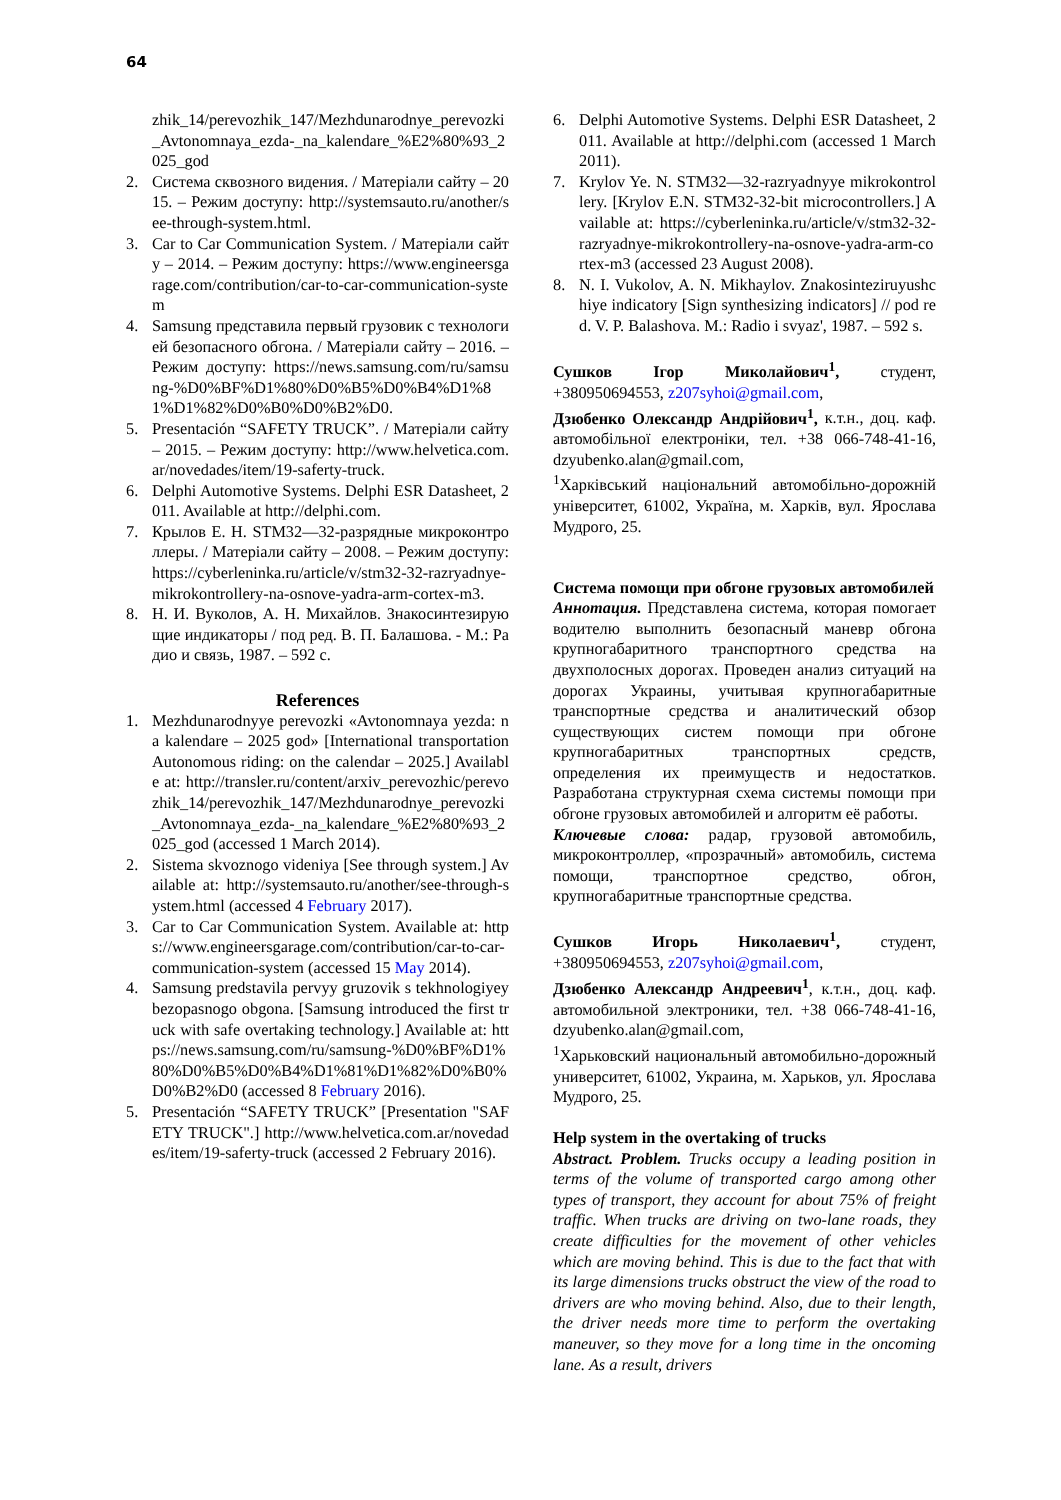64
zhik_14/perevozhik_147/Mezhdunarodnye_perevozki_Avtonomnaya_ezda-_na_kalendare_%E2%80%93_2025_god
2. Система сквозного видения. / Матеріали сайту – 2015. – Режим доступу: http://systemsauto.ru/another/see-through-system.html.
3. Car to Car Communication System. / Матеріали сайту – 2014. – Режим доступу: https://www.engineersgarage.com/contribution/car-to-car-communication-system
4. Samsung представила первый грузовик с технологией безопасного обгона. / Матеріали сайту – 2016. – Режим доступу: https://news.samsung.com/ru/samsung-%D0%BF%D1%80%D0%B5%D0%B4%D1%81%D1%82%D0%B0%D0%B2%D0.
5. Presentación “SAFETY TRUCK”. / Матеріали сайту – 2015. – Режим доступу: http://www.helvetica.com.ar/novedades/item/19-saferty-truck.
6. Delphi Automotive Systems. Delphi ESR Datasheet, 2011. Available at http://delphi.com.
7. Крылов Е. Н. STM32—32-разрядные микроконтроллеры. / Матеріали сайту – 2008. – Режим доступу: https://cyberleninka.ru/article/v/stm32-32-razryadnye-mikrokontrollery-na-osnove-yadra-arm-cortex-m3.
8. Н. И. Вуколов, А. Н. Михайлов. Знакосинтезирующие индикаторы / под ред. В. П. Балашова. - М.: Радио и связь, 1987. – 592 с.
References
1. Mezhdunarodnyye perevozki «Avtonomnaya yezda: na kalendare – 2025 god» [International transportation Autonomous riding: on the calendar – 2025.] Available at: http://transler.ru/content/arxiv_perevozhic/perevozhik_14/perevozhik_147/Mezhdunarodnye_perevozki_Avtonomnaya_ezda-_na_kalendare_%E2%80%93_2025_god (accessed 1 March 2014).
2. Sistema skvoznogo videniya [See through system.] Available at: http://systemsauto.ru/another/see-through-system.html (accessed 4 February 2017).
3. Car to Car Communication System. Available at: https://www.engineersgarage.com/contribution/car-to-car-communication-system (accessed 15 May 2014).
4. Samsung predstavila pervyy gruzovik s tekhnologiyey bezopasnogo obgona. [Samsung introduced the first truck with safe overtaking technology.] Available at: https://news.samsung.com/ru/samsung-%D0%BF%D1%80%D0%B5%D0%B4%D1%81%D1%82%D0%B0%D0%B2%D0 (accessed 8 February 2016).
5. Presentación “SAFETY TRUCK” [Presentation "SAFETY TRUCK".] http://www.helvetica.com.ar/novedades/item/19-saferty-truck (accessed 2 February 2016).
6. Delphi Automotive Systems. Delphi ESR Datasheet, 2011. Available at http://delphi.com (accessed 1 March 2011).
7. Krylov Ye. N. STM32—32-razryadnyye mikrokontrollery. [Krylov E.N. STM32-32-bit microcontrollers.] Available at: https://cyberleninka.ru/article/v/stm32-32-razryadnye-mikrokontrollery-na-osnove-yadra-arm-cortex-m3 (accessed 23 August 2008).
8. N. I. Vukolov, A. N. Mikhaylov. Znakosinteziruyushchiye indicatory [Sign synthesizing indicators] // pod red. V. P. Balashova. M.: Radio i svyaz', 1987. – 592 s.
Сушков Ігор Миколайович<sup>1</sup>, студент, +380950694553, z207syhoi@gmail.com,
Дзюбенко Олександр Андрійович<sup>1</sup>, к.т.н., доц. каф. автомобільної електроніки, тел. +38 066-748-41-16, dzyubenko.alan@gmail.com,
<sup>1</sup> Харківський національний автомобільно-дорожній університет, 61002, Україна, м. Харків, вул. Ярослава Мудрого, 25.
Система помощи при обгоне грузовых автомобилей
Аннотация. Представлена система, которая помогает водителю выполнить безопасный маневр обгона крупногабаритного транспортного средства на двухполосных дорогах. Проведен анализ ситуаций на дорогах Украины, учитывая крупногабаритные транспортные средства и аналитический обзор существующих систем помощи при обгоне крупногабаритных транспортных средств, определения их преимуществ и недостатков. Разработана структурная схема системы помощи при обгоне грузовых автомобилей и алгоритм её работы.
Ключевые слова: радар, грузовой автомобиль, микроконтроллер, «прозрачный» автомобиль, система помощи, транспортное средство, обгон, крупногабаритные транспортные средства.
Сушков Игорь Николаевич<sup>1</sup>, студент, +380950694553, z207syhoi@gmail.com,
Дзюбенко Александр Андреевич<sup>1</sup>, к.т.н., доц. каф. автомобильной электроники, тел. +38 066-748-41-16, dzyubenko.alan@gmail.com,
<sup>1</sup> Харьковский национальный автомобильно-дорожный университет, 61002, Украина, м. Харьков, ул. Ярослава Мудрого, 25.
Help system in the overtaking of trucks
Abstract. Problem. Trucks occupy a leading position in terms of the volume of transported cargo among other types of transport, they account for about 75% of freight traffic. When trucks are driving on two-lane roads, they create difficulties for the movement of other vehicles which are moving behind. This is due to the fact that with its large dimensions trucks obstruct the view of the road to drivers are who moving behind. Also, due to their length, the driver needs more time to perform the overtaking maneuver, so they move for a long time in the oncoming lane. As a result, drivers